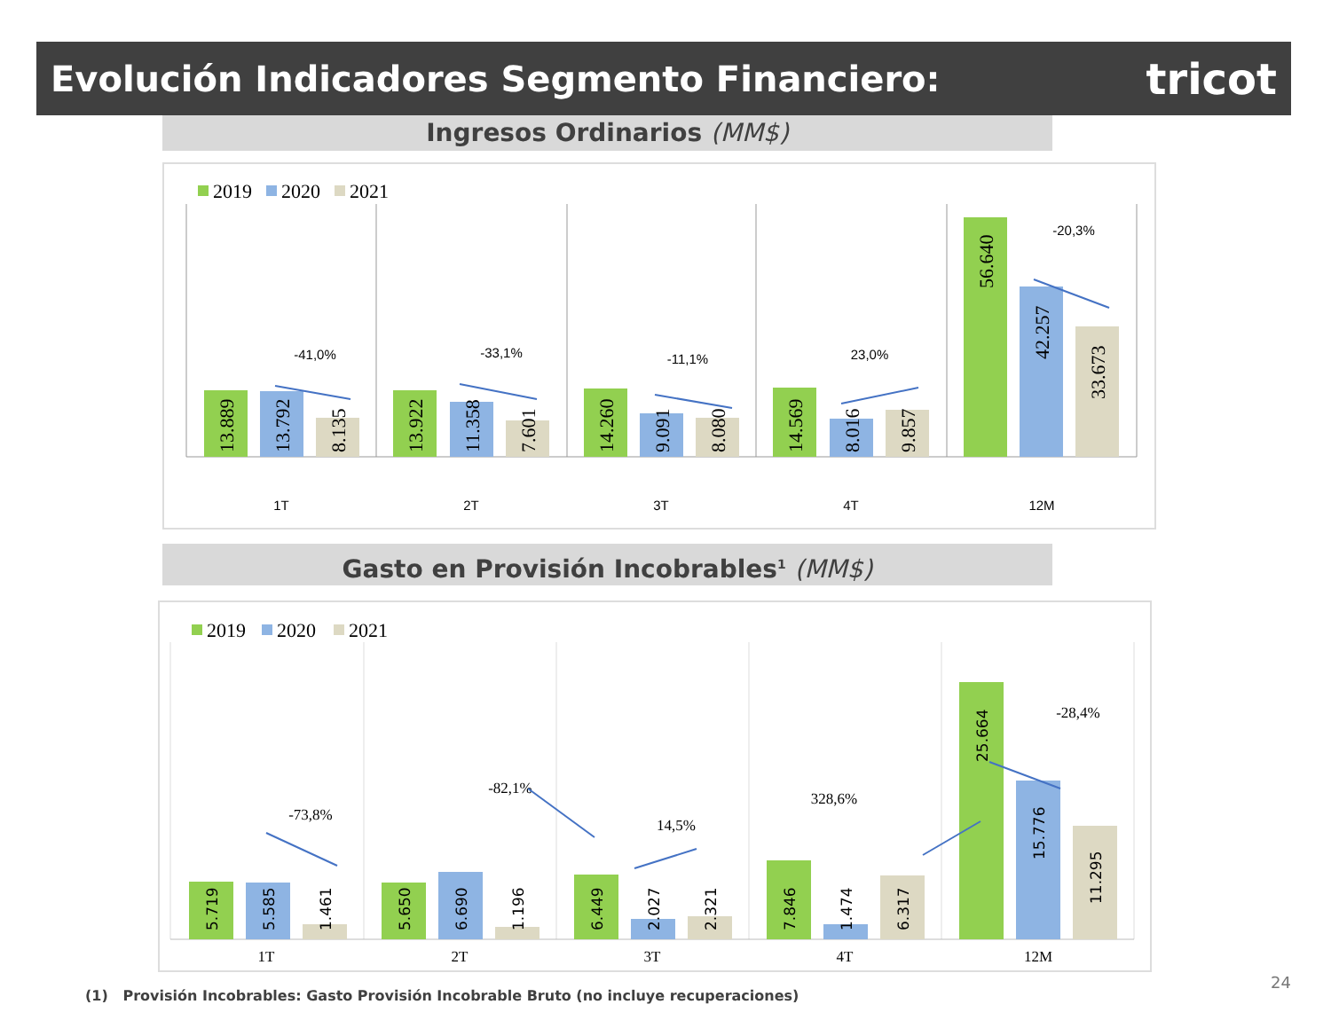Evolución Indicadores Segmento Financiero:
tricot
Ingresos Ordinarios (MM$)
2019
2020
2021
1T
2T
3T
4T
12M
-41,0%
-33,1%
-11,1%
23,0%
-20,3%
13.889
13.792
8.135
13.922
11.358
7.601
14.260
9.091
8.080
14.569
8.016
9.857
56.640
42.257
33.673
Gasto en Provisión Incobrables<sup>1</sup> (MM$)
2019
2020
2021
1T
2T
3T
4T
12M
-73,8%
-82,1%
14,5%
328,6%
-28,4%
5.719
5.585
1.461
5.650
6.690
1.196
6.449
2.027
2.321
7.846
1.474
6.317
25.664
15.776
11.295
(1) Provisión Incobrables: Gasto Provisión Incobrable Bruto (no incluye recuperaciones)
24